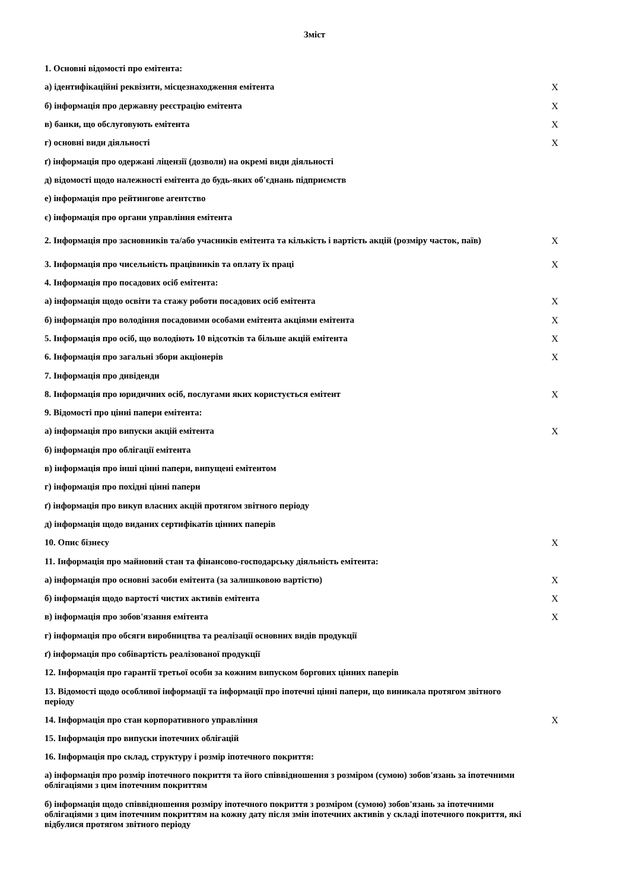Зміст
| 1. Основні відомості про емітента: | |
| а) ідентифікаційні реквізити, місцезнаходження емітента | X |
| б) інформація про державну реєстрацію емітента | X |
| в) банки, що обслуговують емітента | X |
| г) основні види діяльності | X |
| ґ) інформація про одержані ліцензії (дозволи) на окремі види діяльності | |
| д) відомості щодо належності емітента до будь-яких об'єднань підприємств | |
| е) інформація про рейтингове агентство | |
| є) інформація про органи управління емітента | |
| 2. Інформація про засновників та/або учасників емітента та кількість і вартість акцій (розміру часток, паїв) | X |
| 3. Інформація про чисельність працівників та оплату їх праці | X |
| 4. Інформація про посадових осіб емітента: | |
| а) інформація щодо освіти та стажу роботи посадових осіб емітента | X |
| б) інформація про володіння посадовими особами емітента акціями емітента | X |
| 5. Інформація про осіб, що володіють 10 відсотків та більше акцій емітента | X |
| 6. Інформація про загальні збори акціонерів | X |
| 7. Інформація про дивіденди | |
| 8. Інформація про юридичних осіб, послугами яких користується емітент | X |
| 9. Відомості про цінні папери емітента: | |
| а) інформація про випуски акцій емітента | X |
| б) інформація про облігації емітента | |
| в) інформація про інші цінні папери, випущені емітентом | |
| г) інформація про похідні цінні папери | |
| ґ) інформація про викуп власних акцій протягом звітного періоду | |
| д) інформація щодо виданих сертифікатів цінних паперів | |
| 10. Опис бізнесу | X |
| 11. Інформація про майновий стан та фінансово-господарську діяльність емітента: | |
| а) інформація про основні засоби емітента (за залишковою вартістю) | X |
| б) інформація щодо вартості чистих активів емітента | X |
| в) інформація про зобов'язання емітента | X |
| г) інформація про обсяги виробництва та реалізації основних видів продукції | |
| ґ) інформація про собівартість реалізованої продукції | |
| 12. Інформація про гарантії третьої особи за кожним випуском боргових цінних паперів | |
| 13. Відомості щодо особливої інформації та інформації про іпотечні цінні папери, що виникала протягом звітного періоду | |
| 14. Інформація про стан корпоративного управління | X |
| 15. Інформація про випуски іпотечних облігацій | |
| 16. Інформація про склад, структуру і розмір іпотечного покриття: | |
| а) інформація про розмір іпотечного покриття та його співвідношення з розміром (сумою) зобов'язань за іпотечними облігаціями з цим іпотечним покриттям | |
| б) інформація щодо співвідношення розміру іпотечного покриття з розміром (сумою) зобов'язань за іпотечними облігаціями з цим іпотечним покриттям на кожну дату після змін іпотечних активів у складі іпотечного покриття, які відбулися протягом звітного періоду | |